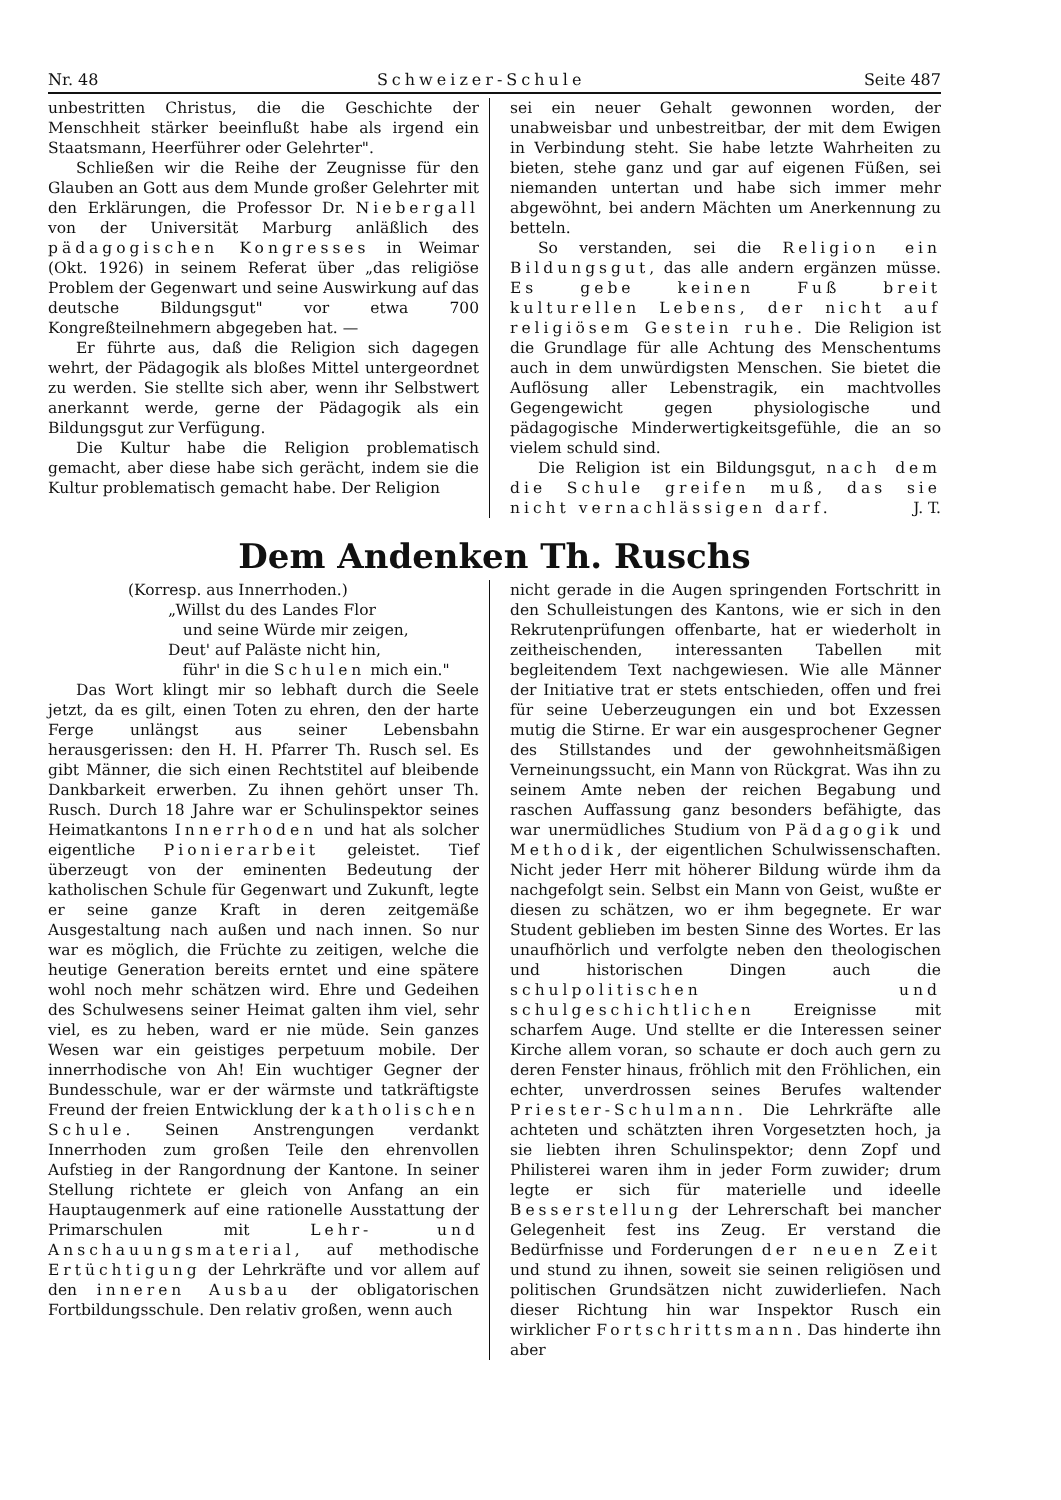Nr. 48 Schweizer-Schule Seite 487
unbestritten Christus, die die Geschichte der Menschheit stärker beeinflußt habe als irgend ein Staatsmann, Heerführer oder Gelehrter".
Schließen wir die Reihe der Zeugnisse für den Glauben an Gott aus dem Munde großer Gelehrter mit den Erklärungen, die Professor Dr. Niebergall von der Universität Marburg anläßlich des pädagogischen Kongresses in Weimar (Okt. 1926) in seinem Referat über „das religiöse Problem der Gegenwart und seine Auswirkung auf das deutsche Bildungsgut" vor etwa 700 Kongreßteilnehmern abgegeben hat. —
Er führte aus, daß die Religion sich dagegen wehrt, der Pädagogik als bloßes Mittel untergeordnet zu werden. Sie stellte sich aber, wenn ihr Selbstwert anerkannt werde, gerne der Pädagogik als ein Bildungsgut zur Verfügung.
Die Kultur habe die Religion problematisch gemacht, aber diese habe sich gerächt, indem sie die Kultur problematisch gemacht habe. Der Religion
sei ein neuer Gehalt gewonnen worden, der unabweisbar und unbestreitbar, der mit dem Ewigen in Verbindung steht. Sie habe letzte Wahrheiten zu bieten, stehe ganz und gar auf eigenen Füßen, sei niemanden untertan und habe sich immer mehr abgewöhnt, bei andern Mächten um Anerkennung zu betteln.
So verstanden, sei die Religion ein Bildungsgut, das alle andern ergänzen müsse. Es gebe keinen Fuß breit kulturellen Lebens, der nicht auf religiösem Gestein ruhe. Die Religion ist die Grundlage für alle Achtung des Menschentums auch in dem unwürdigsten Menschen. Sie bietet die Auflösung aller Lebenstragik, ein machtvolles Gegengewicht gegen physiologische und pädagogische Minderwertigkeitsgefühle, die an so vielem schuld sind.
Die Religion ist ein Bildungsgut, nach dem die Schule greifen muß, das sie nicht vernachlässigen darf. J. T.
Dem Andenken Th. Ruschs
(Korresp. aus Innerrhoden.)
„Willst du des Landes Flor
und seine Würde mir zeigen,
Deut' auf Paläste nicht hin,
führ' in die Schulen mich ein."
Das Wort klingt mir so lebhaft durch die Seele jetzt, da es gilt, einen Toten zu ehren, den der harte Ferge unlängst aus seiner Lebensbahn herausgerissen: den H. H. Pfarrer Th. Rusch sel. Es gibt Männer, die sich einen Rechtstitel auf bleibende Dankbarkeit erwerben. Zu ihnen gehört unser Th. Rusch. Durch 18 Jahre war er Schulinspektor seines Heimatkantons Innerrhoden und hat als solcher eigentliche Pionierarbeit geleistet. Tief überzeugt von der eminenten Bedeutung der katholischen Schule für Gegenwart und Zukunft, legte er seine ganze Kraft in deren zeitgemäße Ausgestaltung nach außen und nach innen. So nur war es möglich, die Früchte zu zeitigen, welche die heutige Generation bereits erntet und eine spätere wohl noch mehr schätzen wird. Ehre und Gedeihen des Schulwesens seiner Heimat galten ihm viel, sehr viel, es zu heben, ward er nie müde. Sein ganzes Wesen war ein geistiges perpetuum mobile. Der innerrhodische von Ah! Ein wuchtiger Gegner der Bundesschule, war er der wärmste und tatkräftigste Freund der freien Entwicklung der katholischen Schule. Seinen Anstrengungen verdankt Innerrhoden zum großen Teile den ehrenvollen Aufstieg in der Rangordnung der Kantone. In seiner Stellung richtete er gleich von Anfang an ein Hauptaugenmerk auf eine rationelle Ausstattung der Primarschulen mit Lehr- und Anschauungsmaterial, auf methodische Ertüchtigung der Lehrkräfte und vor allem auf den inneren Ausbau der obligatorischen Fortbildungsschule. Den relativ großen, wenn auch
nicht gerade in die Augen springenden Fortschritt in den Schulleistungen des Kantons, wie er sich in den Rekrutenprüfungen offenbarte, hat er wiederholt in zeitheischenden, interessanten Tabellen mit begleitendem Text nachgewiesen. Wie alle Männer der Initiative trat er stets entschieden, offen und frei für seine Ueberzeugungen ein und bot Exzessen mutig die Stirne. Er war ein ausgesprochener Gegner des Stillstandes und der gewohnheitsmäßigen Verneinungssucht, ein Mann von Rückgrat. Was ihn zu seinem Amte neben der reichen Begabung und raschen Auffassung ganz besonders befähigte, das war unermüdliches Studium von Pädagogik und Methodik, der eigentlichen Schulwissenschaften. Nicht jeder Herr mit höherer Bildung würde ihm da nachgefolgt sein. Selbst ein Mann von Geist, wußte er diesen zu schätzen, wo er ihm begegnete. Er war Student geblieben im besten Sinne des Wortes. Er las unaufhörlich und verfolgte neben den theologischen und historischen Dingen auch die schulpolitischen und schulgeschichtlichen Ereignisse mit scharfem Auge. Und stellte er die Interessen seiner Kirche allem voran, so schaute er doch auch gern zu deren Fenster hinaus, fröhlich mit den Fröhlichen, ein echter, unverdrossen seines Berufes waltender Priester-Schulmann. Die Lehrkräfte alle achteten und schätzten ihren Vorgesetzten hoch, ja sie liebten ihren Schulinspektor; denn Zopf und Philisterei waren ihm in jeder Form zuwider; drum legte er sich für materielle und ideelle Besserstellung der Lehrerschaft bei mancher Gelegenheit fest ins Zeug. Er verstand die Bedürfnisse und Forderungen der neuen Zeit und stund zu ihnen, soweit sie seinen religiösen und politischen Grundsätzen nicht zuwiderliefen. Nach dieser Richtung hin war Inspektor Rusch ein wirklicher Fortschrittsmann. Das hinderte ihn aber